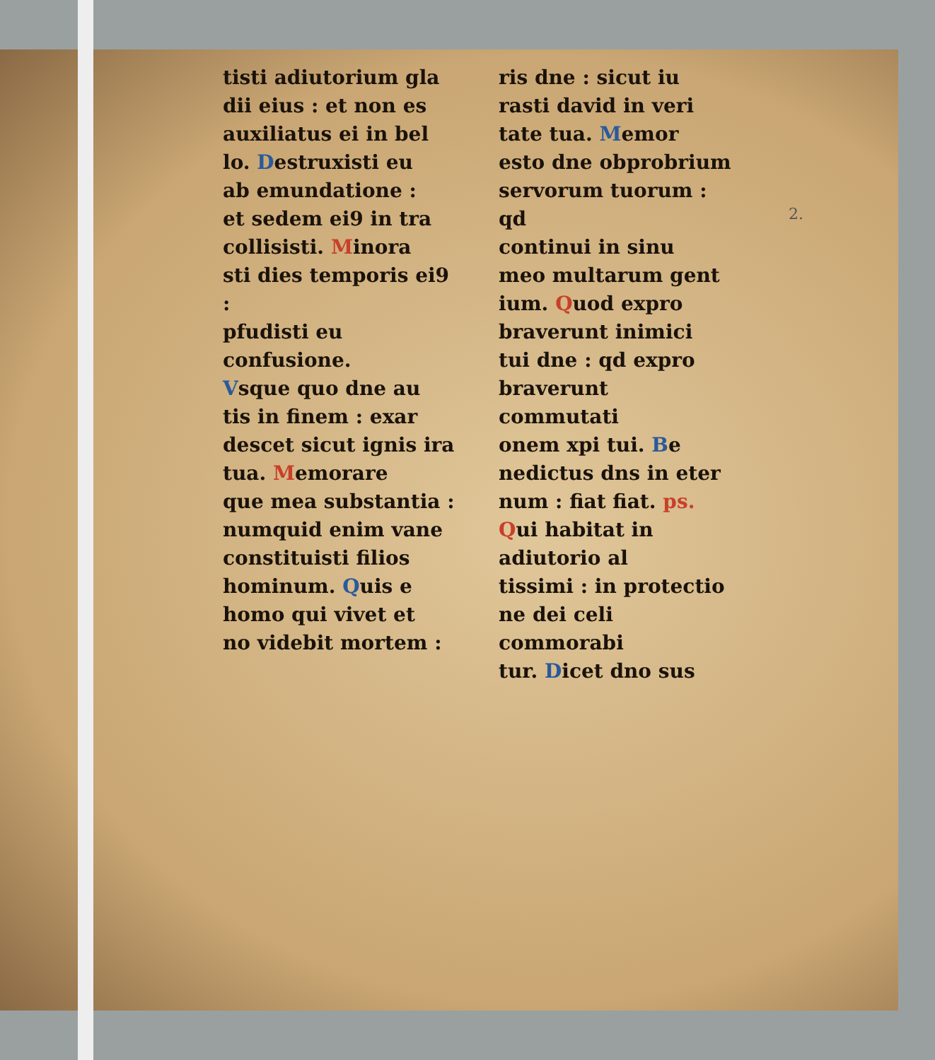2.
tisti adiutorium gla
dii eius : et non es
auxiliatus ei in bel
lo. Destruxisti eu
ab emundatione :
et sedem ei9 in tra
collisisti. Minora
sti dies temporis ei9 :
pfudisti eu confusione.
Vsque quo dne au
tis in finem : exar
descet sicut ignis ira
tua. Memorare
que mea substantia :
numquid enim vane
constituisti filios
hominum. Quis e
homo qui vivet et
no videbit mortem :
ris dne : sicut iu
rasti david in veri
tate tua. Memor
esto dne obprobrium
servorum tuorum : qd
continui in sinu
meo multarum gent
ium. Quod expro
braverunt inimici
tui dne : qd expro
braverunt commutati
onem xpi tui. Be
nedictus dns in eter
num : fiat fiat. ps.
Qui habitat in
adiutorio al
tissimi : in protectio
ne dei celi commorabi
tur. Dicet dno sus